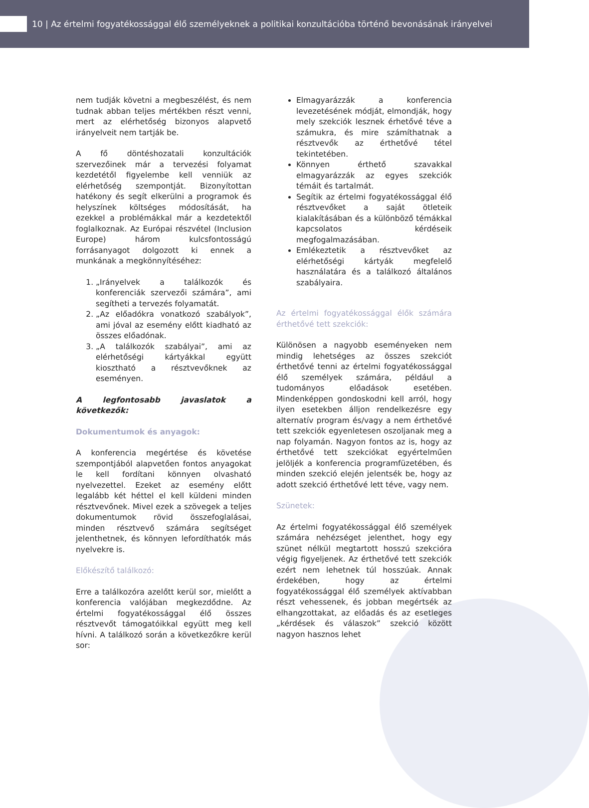10 | Az értelmi fogyatékossággal élő személyeknek a politikai konzultációba történő bevonásának irányelvei
nem tudják követni a megbeszélést, és nem tudnak abban teljes mértékben részt venni, mert az elérhetőség bizonyos alapvető irányelveit nem tartják be.
A fő döntéshozatali konzultációk szervezőinek már a tervezési folyamat kezdetétől figyelembe kell venniük az elérhetőség szempontját. Bizonyítottan hatékony és segít elkerülni a programok és helyszínek költséges módosítását, ha ezekkel a problémákkal már a kezdetektől foglalkoznak. Az Európai részvétel (Inclusion Europe) három kulcsfontosságú forrásanyagot dolgozott ki ennek a munkának a megkönnyítéséhez:
1. „Irányelvek a találkozók és konferenciák szervezői számára”, ami segítheti a tervezés folyamatát.
2. „Az előadókra vonatkozó szabályok”, ami jóval az esemény előtt kiadható az összes előadónak.
3. „A találkozók szabályai”, ami az elérhetőségi kártyákkal együtt kiosztható a résztvevőknek az eseményen.
A legfontosabb javaslatok a következők:
Dokumentumok és anyagok:
A konferencia megértése és követése szempontjából alapvetően fontos anyagokat le kell fordítani könnyen olvasható nyelvezettel. Ezeket az esemény előtt legalább két héttel el kell küldeni minden résztvevőnek. Mivel ezek a szövegek a teljes dokumentumok rövid összefoglalásai, minden résztvevő számára segítséget jelenthetnek, és könnyen lefordíthatók más nyelvekre is.
Előkészítő találkozó:
Erre a találkozóra azelőtt kerül sor, mielőtt a konferencia valójában megkezdődne. Az értelmi fogyatékossággal élő összes résztvevőt támogatóikkal együtt meg kell hívni. A találkozó során a következőkre kerül sor:
Elmagyarázzák a konferencia levezetésének módját, elmondják, hogy mely szekciók lesznek érhetővé téve a számukra, és mire számíthatnak a résztvevők az érthetővé tétel tekintetében.
Könnyen érthető szavakkal elmagyarázzák az egyes szekciók témáit és tartalmát.
Segítik az értelmi fogyatékossággal élő résztvevőket a saját ötleteik kialakításában és a különböző témákkal kapcsolatos kérdéseik megfogalmazásában.
Emlékeztetik a résztvevőket az elérhetőségi kártyák megfelelő használatára és a találkozó általános szabályaira.
Az értelmi fogyatékossággal élők számára érthetővé tett szekciók:
Különösen a nagyobb eseményeken nem mindig lehetséges az összes szekciót érthetővé tenni az értelmi fogyatékossággal élő személyek számára, például a tudományos előadások esetében. Mindenképpen gondoskodni kell arról, hogy ilyen esetekben álljon rendelkezésre egy alternatív program és/vagy a nem érthetővé tett szekciók egyenletesen oszoljanak meg a nap folyamán. Nagyon fontos az is, hogy az érthetővé tett szekciókat egyértelműen jelöljék a konferencia programfüzetében, és minden szekció elején jelentsék be, hogy az adott szekció érthetővé lett téve, vagy nem.
Szünetek:
Az értelmi fogyatékossággal élő személyek számára nehézséget jelenthet, hogy egy szünet nélkül megtartott hosszú szekcióra végig figyeljenek. Az érthetővé tett szekciók ezért nem lehetnek túl hosszúak. Annak érdekében, hogy az értelmi fogyatékossággal élő személyek aktívabban részt vehessenek, és jobban megértsék az elhangzottakat, az előadás és az esetleges „kérdések és válaszok” szekció között nagyon hasznos lehet